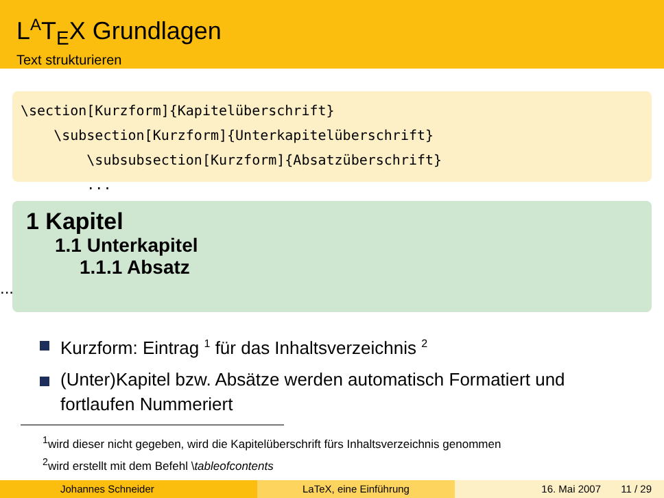L<sup>A</sup>T<sub>E</sub>X Grundlagen
Text strukturieren
\section[Kurzform]{Kapitelüberschrift}
\subsection[Kurzform]{Unterkapitelüberschrift}
\subsubsection[Kurzform]{Absatzüberschrift}
...
1 Kapitel
1.1 Unterkapitel
1.1.1 Absatz
...
Kurzform: Eintrag <sup>1</sup> für das Inhaltsverzeichnis <sup>2</sup>
(Unter)Kapitel bzw. Absätze werden automatisch Formatiert und fortlaufen Nummeriert
<sup>1</sup> wird dieser nicht gegeben, wird die Kapitelüberschrift fürs Inhaltsverzeichnis genommen
<sup>2</sup> wird erstellt mit dem Befehl \tableofcontents
Johannes Schneider LaTeX, eine Einführung 16. Mai 2007 11 / 29